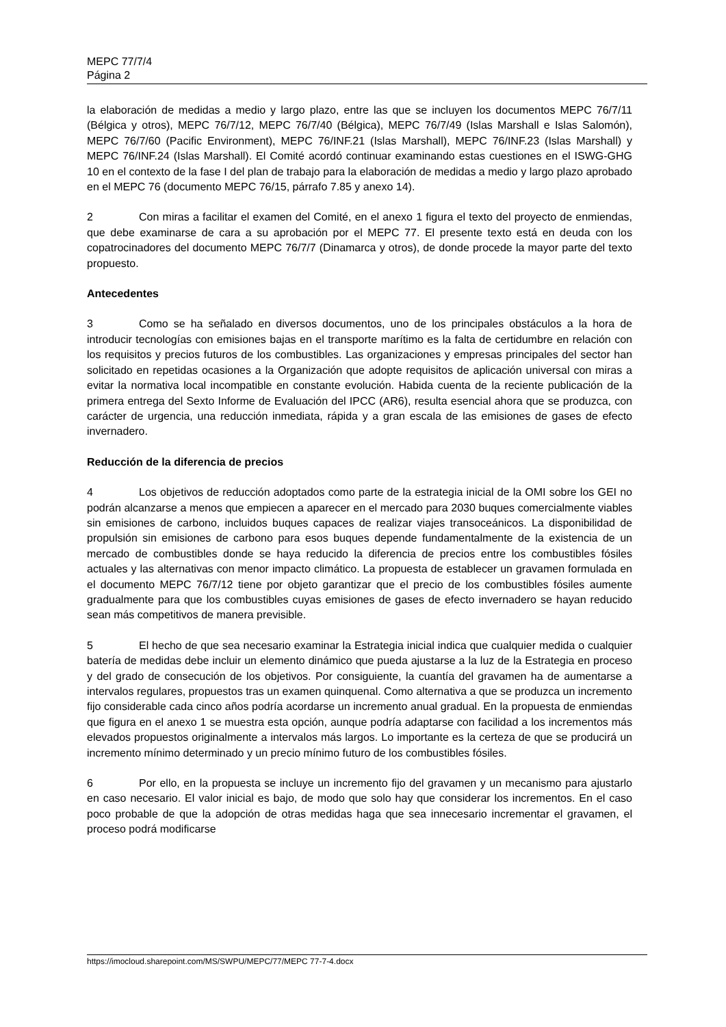MEPC 77/7/4
Página 2
la elaboración de medidas a medio y largo plazo, entre las que se incluyen los documentos MEPC 76/7/11 (Bélgica y otros), MEPC 76/7/12, MEPC 76/7/40 (Bélgica), MEPC 76/7/49 (Islas Marshall e Islas Salomón), MEPC 76/7/60 (Pacific Environment), MEPC 76/INF.21 (Islas Marshall), MEPC 76/INF.23 (Islas Marshall) y MEPC 76/INF.24 (Islas Marshall). El Comité acordó continuar examinando estas cuestiones en el ISWG-GHG 10 en el contexto de la fase I del plan de trabajo para la elaboración de medidas a medio y largo plazo aprobado en el MEPC 76 (documento MEPC 76/15, párrafo 7.85 y anexo 14).
2 Con miras a facilitar el examen del Comité, en el anexo 1 figura el texto del proyecto de enmiendas, que debe examinarse de cara a su aprobación por el MEPC 77. El presente texto está en deuda con los copatrocinadores del documento MEPC 76/7/7 (Dinamarca y otros), de donde procede la mayor parte del texto propuesto.
Antecedentes
3 Como se ha señalado en diversos documentos, uno de los principales obstáculos a la hora de introducir tecnologías con emisiones bajas en el transporte marítimo es la falta de certidumbre en relación con los requisitos y precios futuros de los combustibles. Las organizaciones y empresas principales del sector han solicitado en repetidas ocasiones a la Organización que adopte requisitos de aplicación universal con miras a evitar la normativa local incompatible en constante evolución. Habida cuenta de la reciente publicación de la primera entrega del Sexto Informe de Evaluación del IPCC (AR6), resulta esencial ahora que se produzca, con carácter de urgencia, una reducción inmediata, rápida y a gran escala de las emisiones de gases de efecto invernadero.
Reducción de la diferencia de precios
4 Los objetivos de reducción adoptados como parte de la estrategia inicial de la OMI sobre los GEI no podrán alcanzarse a menos que empiecen a aparecer en el mercado para 2030 buques comercialmente viables sin emisiones de carbono, incluidos buques capaces de realizar viajes transoceánicos. La disponibilidad de propulsión sin emisiones de carbono para esos buques depende fundamentalmente de la existencia de un mercado de combustibles donde se haya reducido la diferencia de precios entre los combustibles fósiles actuales y las alternativas con menor impacto climático. La propuesta de establecer un gravamen formulada en el documento MEPC 76/7/12 tiene por objeto garantizar que el precio de los combustibles fósiles aumente gradualmente para que los combustibles cuyas emisiones de gases de efecto invernadero se hayan reducido sean más competitivos de manera previsible.
5 El hecho de que sea necesario examinar la Estrategia inicial indica que cualquier medida o cualquier batería de medidas debe incluir un elemento dinámico que pueda ajustarse a la luz de la Estrategia en proceso y del grado de consecución de los objetivos. Por consiguiente, la cuantía del gravamen ha de aumentarse a intervalos regulares, propuestos tras un examen quinquenal. Como alternativa a que se produzca un incremento fijo considerable cada cinco años podría acordarse un incremento anual gradual. En la propuesta de enmiendas que figura en el anexo 1 se muestra esta opción, aunque podría adaptarse con facilidad a los incrementos más elevados propuestos originalmente a intervalos más largos. Lo importante es la certeza de que se producirá un incremento mínimo determinado y un precio mínimo futuro de los combustibles fósiles.
6 Por ello, en la propuesta se incluye un incremento fijo del gravamen y un mecanismo para ajustarlo en caso necesario. El valor inicial es bajo, de modo que solo hay que considerar los incrementos. En el caso poco probable de que la adopción de otras medidas haga que sea innecesario incrementar el gravamen, el proceso podrá modificarse
https://imocloud.sharepoint.com/MS/SWPU/MEPC/77/MEPC 77-7-4.docx